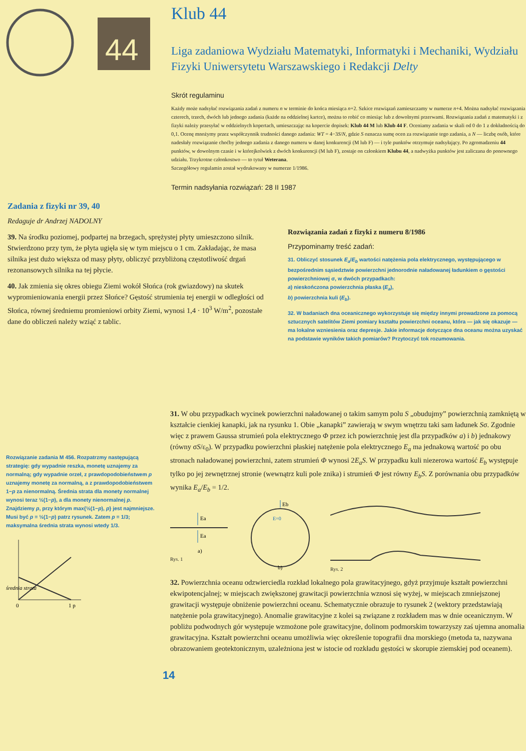44
Klub 44
Liga zadaniowa Wydziału Matematyki, Informatyki i Mechaniki, Wydziału Fizyki Uniwersytetu Warszawskiego i Redakcji Delty
Skrót regulaminu
Każdy może nadsyłać rozwiązania zadań z numeru n w terminie do końca miesiąca n+2. Szkice rozwiązań zamieszczamy w numerze n+4. Można nadsyłać rozwiązania czterech, trzech, dwóch lub jednego zadania (każde na oddzielnej kartce), można to robić co miesiąc lub z dowolnymi przerwami. Rozwiązania zadań z matematyki i z fizyki należy przesyłać w oddzielnych kopertach, umieszczając na kopercie dopisek: Klub 44 M lub Klub 44 F. Oceniamy zadania w skali od 0 do 1 z dokładnością do 0,1. Ocenę mnożymy przez współczynnik trudności danego zadania: WT = 4−3S/N, gdzie S oznacza sumę ocen za rozwiązanie tego zadania, a N — liczbę osób, które nadesłały rozwiązanie choćby jednego zadania z danego numeru w danej konkurencji (M lub F) — i tyle punktów otrzymuje nadsyłający. Po zgromadzeniu 44 punktów, w dowolnym czasie i w którejkolwiek z dwóch konkurencji (M lub F), zostaje on członkiem Klubu 44, a nadwyżka punktów jest zaliczana do ponownego udziału. Trzykrotne członkostwo — to tytuł Weterana.
Szczegółowy regulamin został wydrukowany w numerze 1/1986.
Termin nadsyłania rozwiązań: 28 II 1987
Zadania z fizyki nr 39, 40
Redaguje dr Andrzej NADOLNY
39. Na środku poziomej, podpartej na brzegach, sprężystej płyty umieszczono silnik. Stwierdzono przy tym, że płyta ugięła się w tym miejscu o 1 cm. Zakładając, że masa silnika jest dużo większa od masy płyty, obliczyć przybliżoną częstotliwość drgań rezonansowych silnika na tej płycie.
40. Jak zmienia się okres obiegu Ziemi wokół Słońca (rok gwiazdowy) na skutek wypromieniowania energii przez Słońce? Gęstość strumienia tej energii w odległości od Słońca, równej średniemu promieniowi orbity Ziemi, wynosi 1,4 · 10<sup>3</sup> W/m<sup>2</sup>, pozostałe dane do obliczeń należy wziąć z tablic.
Rozwiązania zadań z fizyki z numeru 8/1986
Przypominamy treść zadań:
31. Obliczyć stosunek E<sub>a</sub>/E<sub>b</sub> wartości natężenia pola elektrycznego, występującego w bezpośrednim sąsiedztwie powierzchni jednorodnie naładowanej ładunkiem o gęstości powierzchniowej σ, w dwóch przypadkach:
a) nieskończona powierzchnia płaska (E<sub>a</sub>),
b) powierzchnia kuli (E<sub>b</sub>).
32. W badaniach dna oceanicznego wykorzystuje się między innymi prowadzone za pomocą sztucznych satelitów Ziemi pomiary kształtu powierzchni oceanu, która — jak się okazuje — ma lokalne wzniesienia oraz depresje. Jakie informacje dotyczące dna oceanu można uzyskać na podstawie wyników takich pomiarów? Przytoczyć tok rozumowania.
Rozwiązanie zadania M 456. Rozpatrzmy następującą strategię: gdy wypadnie reszka, monetę uznajemy za normalną; gdy wypadnie orzeł, z prawdopodobieństwem p uznajemy monetę za normalną, a z prawdopodobieństwem 1−p za nienormalną. Średnia strata dla monety normalnej wynosi teraz ½(1−p), a dla monety nienormalnej p. Znajdziemy p, przy którym max{½(1−p), p} jest najmniejsze. Musi być p = ½(1−p) patrz rysunek. Zatem p = 1/3; maksymalna średnia strata wynosi wtedy 1/3.
średnia strata
0
1 p
31. W obu przypadkach wycinek powierzchni naładowanej o takim samym polu S „obudujmy” powierzchnią zamkniętą w kształcie cienkiej kanapki, jak na rysunku 1. Obie „kanapki” zawierają w swym wnętrzu taki sam ładunek Sσ. Zgodnie więc z prawem Gaussa strumień pola elektrycznego Φ przez ich powierzchnię jest dla przypadków a) i b) jednakowy (równy σS/ε<sub>0</sub>). W przypadku powierzchni płaskiej natężenie pola elektrycznego E<sub>a</sub> ma jednakową wartość po obu stronach naładowanej powierzchni, zatem strumień Φ wynosi 2E<sub>a</sub>S. W przypadku kuli niezerowa wartość E<sub>b</sub> występuje tylko po jej zewnętrznej stronie (wewnątrz kuli pole znika) i strumień Φ jest równy E<sub>b</sub>S. Z porównania obu przypadków wynika E<sub>a</sub>/E<sub>b</sub> = 1/2.
Ea
Ea
a)
Rys. 1
Eb
E=0
b)
Rys. 2
32. Powierzchnia oceanu odzwierciedla rozkład lokalnego pola grawitacyjnego, gdyż przyjmuje kształt powierzchni ekwipotencjalnej; w miejscach zwiększonej grawitacji powierzchnia wznosi się wyżej, w miejscach zmniejszonej grawitacji występuje obniżenie powierzchni oceanu. Schematycznie obrazuje to rysunek 2 (wektory przedstawiają natężenie pola grawitacyjnego). Anomalie grawitacyjne z kolei są związane z rozkładem mas w dnie oceanicznym. W pobliżu podwodnych gór występuje wzmożone pole grawitacyjne, dolinom podmorskim towarzyszy zaś ujemna anomalia grawitacyjna. Kształt powierzchni oceanu umożliwia więc określenie topografii dna morskiego (metoda ta, nazywana obrazowaniem geotektonicznym, uzależniona jest w istocie od rozkładu gęstości w skorupie ziemskiej pod oceanem).
14